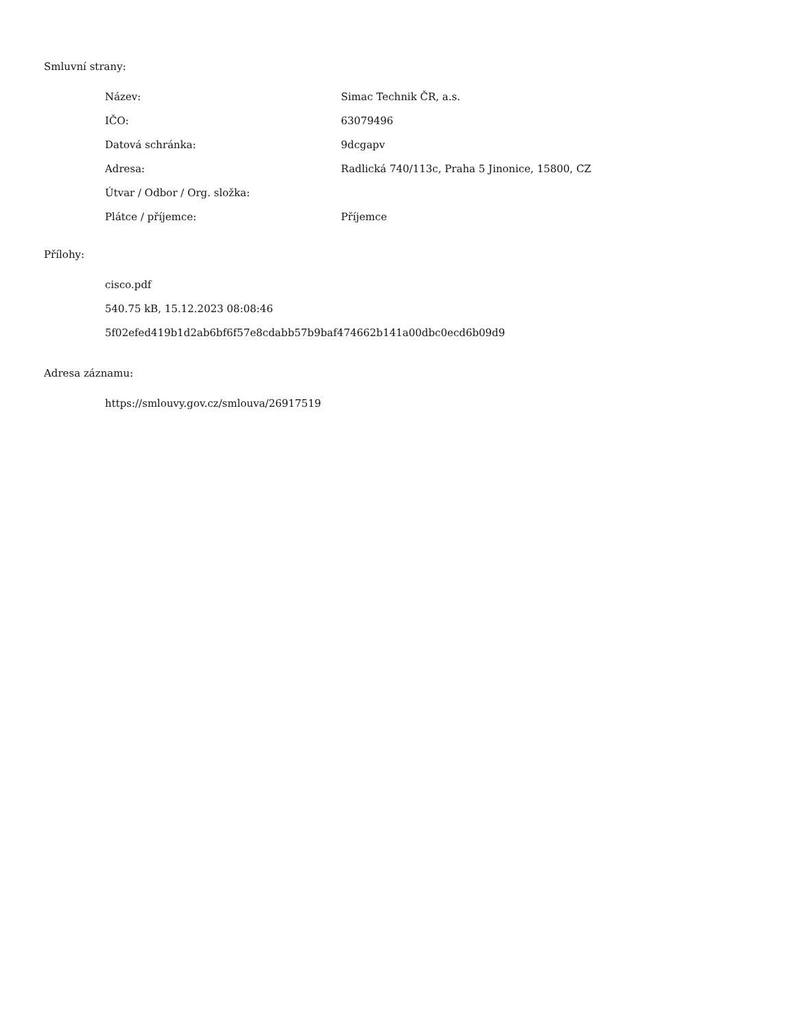Smluvní strany:
| Název: | Simac Technik ČR, a.s. |
| IČO: | 63079496 |
| Datová schránka: | 9dcgapv |
| Adresa: | Radlická 740/113c, Praha 5 Jinonice, 15800, CZ |
| Útvar / Odbor / Org. složka: | |
| Plátce / příjemce: | Příjemce |
Přílohy:
cisco.pdf
540.75 kB, 15.12.2023 08:08:46
5f02efed419b1d2ab6bf6f57e8cdabb57b9baf474662b141a00dbc0ecd6b09d9
Adresa záznamu:
https://smlouvy.gov.cz/smlouva/26917519